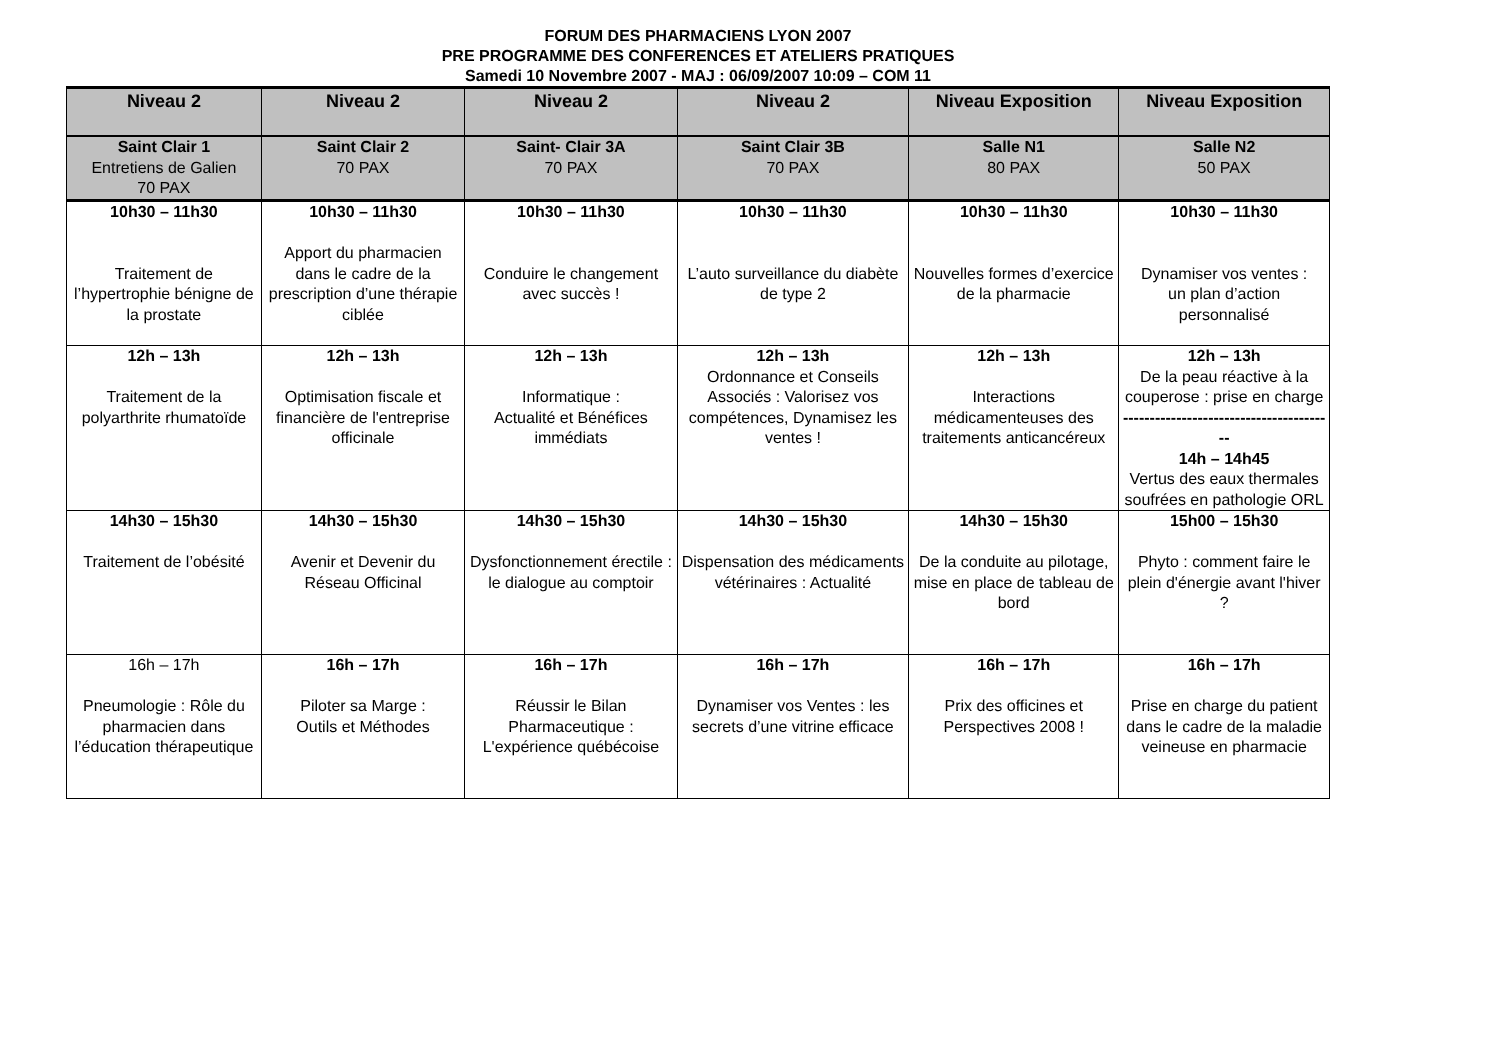FORUM DES PHARMACIENS LYON 2007
PRE PROGRAMME DES CONFERENCES ET ATELIERS PRATIQUES
Samedi 10 Novembre 2007 - MAJ : 06/09/2007 10:09 – COM 11
| Niveau 2 | Niveau 2 | Niveau 2 | Niveau 2 | Niveau Exposition | Niveau Exposition |
| --- | --- | --- | --- | --- | --- |
| Saint Clair 1 Entretiens de Galien 70 PAX | Saint Clair 2 70 PAX | Saint- Clair 3A 70 PAX | Saint Clair 3B 70 PAX | Salle N1 80 PAX | Salle N2 50 PAX |
| 10h30 – 11h30 Traitement de l’hypertrophie bénigne de la prostate | 10h30 – 11h30 Apport du pharmacien dans le cadre de la prescription d’une thérapie ciblée | 10h30 – 11h30 Conduire le changement avec succès ! | 10h30 – 11h30 L’auto surveillance du diabète de type 2 | 10h30 – 11h30 Nouvelles formes d’exercice de la pharmacie | 10h30 – 11h30 Dynamiser vos ventes : un plan d’action personnalisé |
| 12h – 13h Traitement de la polyarthrite rhumatoïde | 12h – 13h Optimisation fiscale et financière de l'entreprise officinale | 12h – 13h Informatique : Actualité et Bénéfices immédiats | 12h – 13h Ordonnance et Conseils Associés : Valorisez vos compétences, Dynamisez les ventes ! | 12h – 13h Interactions médicamenteuses des traitements anticancéreux | 12h – 13h De la peau réactive à la couperose : prise en charge ---------------------------------------- 14h – 14h45 Vertus des eaux thermales soufrées en pathologie ORL |
| 14h30 – 15h30 Traitement de l’obésité | 14h30 – 15h30 Avenir et Devenir du Réseau Officinal | 14h30 – 15h30 Dysfonctionnement érectile : le dialogue au comptoir | 14h30 – 15h30 Dispensation des médicaments vétérinaires : Actualité | 14h30 – 15h30 De la conduite au pilotage, mise en place de tableau de bord | 15h00 – 15h30 Phyto : comment faire le plein d'énergie avant l'hiver ? |
| 16h – 17h Pneumologie : Rôle du pharmacien dans l’éducation thérapeutique | 16h – 17h Piloter sa Marge : Outils et Méthodes | 16h – 17h Réussir le Bilan Pharmaceutique : L'expérience québécoise | 16h – 17h Dynamiser vos Ventes : les secrets d’une vitrine efficace | 16h – 17h Prix des officines et Perspectives 2008 ! | 16h – 17h Prise en charge du patient dans le cadre de la maladie veineuse en pharmacie |